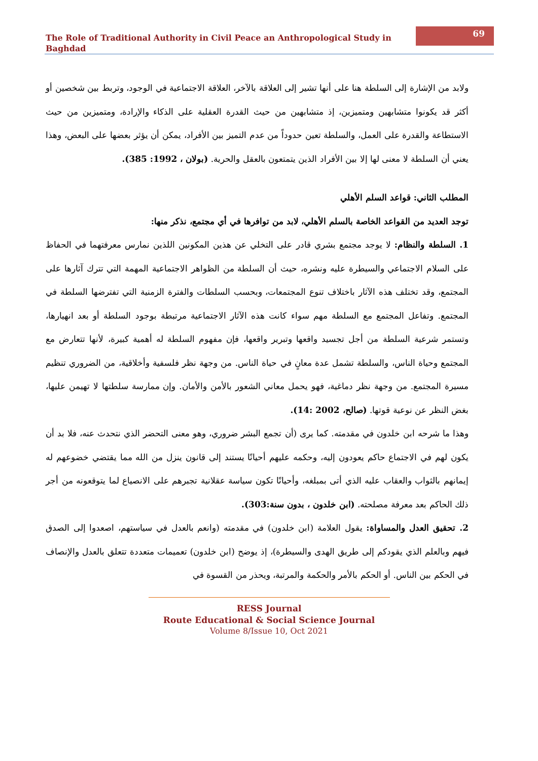The Role of Traditional Authority in Civil Peace an Anthropological Study in Baghdad
69
ولابد من الإشارة إلى السلطة هنا على أنها تشير إلى العلاقة بالآخر، العلاقة الاجتماعية في الوجود، وتربط بين شخصين أو أكثر قد يكونوا متشابهين ومتميزين، إذ متشابهين من حيث القدرة العقلية على الذكاء والإرادة، ومتميزين من حيث الاستطاعة والقدرة على العمل، والسلطة تعين حدوداً من عدم التميز بين الأفراد، يمكن أن يؤثر بعضها على البعض، وهذا يعني أن السلطة لا معنى لها إلا بين الأفراد الذين يتمتعون بالعقل والحرية. (بولان ، 1992: 385).
المطلب الثاني: قواعد السلم الأهلي
توجد العديد من القواعد الخاصة بالسلم الأهلي، لابد من توافرها في أي مجتمع، نذكر منها:
1. السلطة والنظام: لا يوجد مجتمع بشري قادر على التخلي عن هذين المكونين اللذين نمارس معرفتهما في الحفاظ على السلام الاجتماعي والسيطرة عليه ونشره، حيث أن السلطة من الظواهر الاجتماعية المهمة التي تترك آثارها على المجتمع، وقد تختلف هذه الآثار باختلاف تنوع المجتمعات، وبحسب السلطات والفترة الزمنية التي تفترضها السلطة في المجتمع. وتفاعل المجتمع مع السلطة مهم سواء كانت هذه الآثار الاجتماعية مرتبطة بوجود السلطة أو بعد انهيارها، وتستمر شرعية السلطة من أجل تجسيد واقعها وتبرير واقعها، فإن مفهوم السلطة له أهمية كبيرة، لأنها تتعارض مع المجتمع وحياة الناس، والسلطة تشمل عدة معانٍ في حياة الناس. من وجهة نظر فلسفية وأخلاقية، من الضروري تنظيم مسيرة المجتمع. من وجهة نظر دماغية، فهو يحمل معاني الشعور بالأمن والأمان. وإن ممارسة سلطتها لا تهيمن عليها، بغض النظر عن نوعية قوتها. (صالح، 2002 :14).
وهذا ما شرحه ابن خلدون في مقدمته. كما يرى (أن تجمع البشر ضروري، وهو معنى التحضر الذي نتحدث عنه، فلا بد أن يكون لهم في الاجتماع حاكم يعودون إليه، وحكمه عليهم أحيانًا يستند إلى قانون ينزل من الله مما يقتضي خضوعهم له إيمانهم بالثواب والعقاب عليه الذي أتى بمبلغه، وأحيانًا تكون سياسة عقلانية تجبرهم على الانصياع لما يتوقعونه من أجر ذلك الحاكم بعد معرفة مصلحته. (ابن خلدون ، بدون سنة:303).
2. تحقيق العدل والمساواة: يقول العلامة (ابن خلدون) في مقدمته (وانعم بالعدل في سياستهم، اصعدوا إلى الصدق فيهم وبالعلم الذي يقودكم إلى طريق الهدى والسيطرة)، إذ يوضح (ابن خلدون) تعميمات متعددة تتعلق بالعدل والإنصاف في الحكم بين الناس. أو الحكم بالأمر والحكمة والمرتبة، ويحذر من القسوة في
RESS Journal
Route Educational & Social Science Journal
Volume 8/Issue 10, Oct 2021